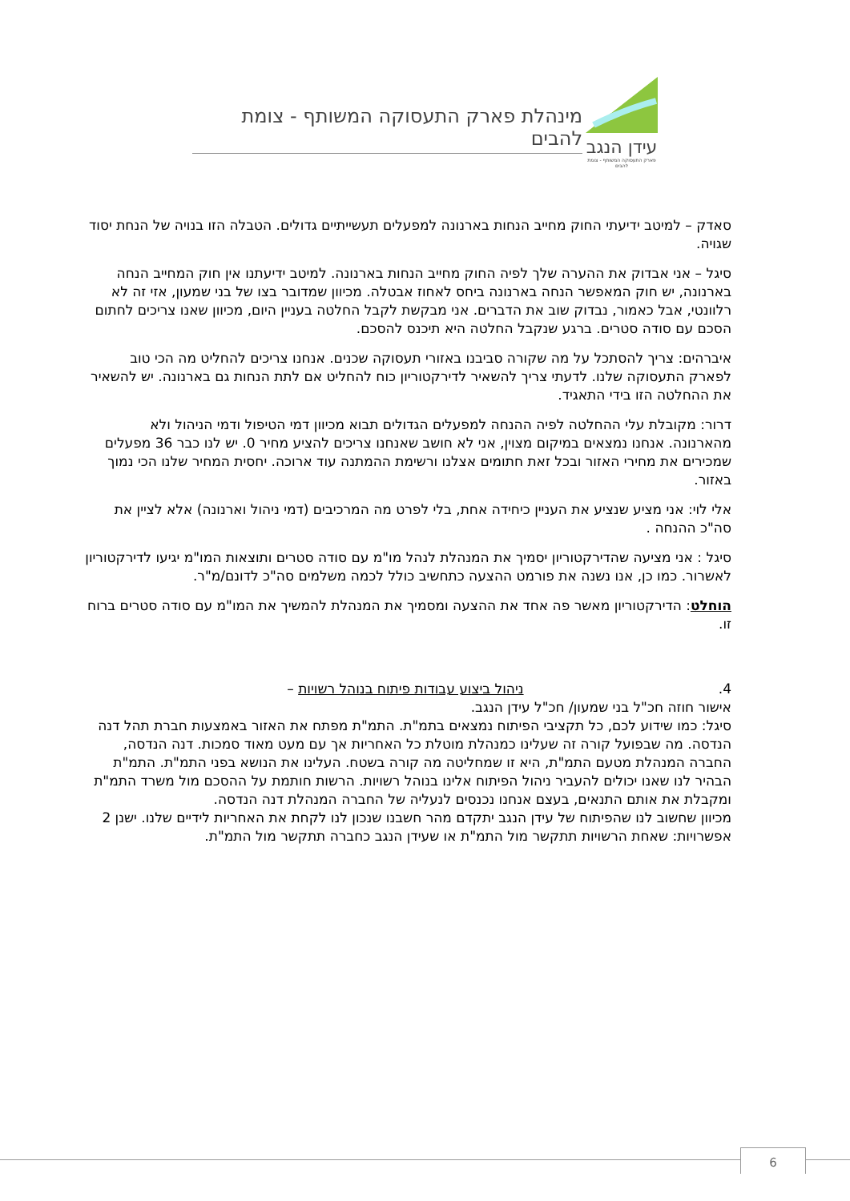עידן הנגב
פארק התעסוקה המשותף - צומת להבים
מינהלת פארק התעסוקה המשותף - צומת להבים
סאדק – למיטב ידיעתי החוק מחייב הנחות בארנונה למפעלים תעשייתיים גדולים. הטבלה הזו בנויה של הנחת יסוד שגויה.
סיגל – אני אבדוק את ההערה שלך לפיה החוק מחייב הנחות בארנונה. למיטב ידיעתנו אין חוק המחייב הנחה בארנונה, יש חוק המאפשר הנחה בארנונה ביחס לאחוז אבטלה. מכיוון שמדובר בצו של בני שמעון, אזי זה לא רלוונטי, אבל כאמור, נבדוק שוב את הדברים. אני מבקשת לקבל החלטה בעניין היום, מכיוון שאנו צריכים לחתום הסכם עם סודה סטרים. ברגע שנקבל החלטה היא תיכנס להסכם.
איברהים: צריך להסתכל על מה שקורה סביבנו באזורי תעסוקה שכנים. אנחנו צריכים להחליט מה הכי טוב לפארק התעסוקה שלנו. לדעתי צריך להשאיר לדירקטוריון כוח להחליט אם לתת הנחות גם בארנונה. יש להשאיר את ההחלטה הזו בידי התאגיד.
דרור: מקובלת עלי ההחלטה לפיה ההנחה למפעלים הגדולים תבוא מכיוון דמי הטיפול ודמי הניהול ולא מהארנונה. אנחנו נמצאים במיקום מצוין, אני לא חושב שאנחנו צריכים להציע מחיר 0. יש לנו כבר 36 מפעלים שמכירים את מחירי האזור ובכל זאת חתומים אצלנו ורשימת ההמתנה עוד ארוכה. יחסית המחיר שלנו הכי נמוך באזור.
אלי לוי: אני מציע שנציע את העניין כיחידה אחת, בלי לפרט מה המרכיבים (דמי ניהול וארנונה) אלא לציין את סה"כ ההנחה .
סיגל : אני מציעה שהדירקטוריון יסמיך את המנהלת לנהל מו"מ עם סודה סטרים ותוצאות המו"מ יגיעו לדירקטוריון לאשרור. כמו כן, אנו נשנה את פורמט ההצעה כתחשיב כולל לכמה משלמים סה"כ לדונם/מ"ר.
הוחלט: הדירקטוריון מאשר פה אחד את ההצעה ומסמיך את המנהלת להמשיך את המו"מ עם סודה סטרים ברוח זו.
4. ניהול ביצוע עבודות פיתוח בנוהל רשויות –
אישור חוזה חכ"ל בני שמעון/ חכ"ל עידן הנגב.
סיגל: כמו שידוע לכם, כל תקציבי הפיתוח נמצאים בתמ"ת. התמ"ת מפתח את האזור באמצעות חברת תהל דנה הנדסה. מה שבפועל קורה זה שעלינו כמנהלת מוטלת כל האחריות אך עם מעט מאוד סמכות. דנה הנדסה, החברה המנהלת מטעם התמ"ת, היא זו שמחליטה מה קורה בשטח. העלינו את הנושא בפני התמ"ת. התמ"ת הבהיר לנו שאנו יכולים להעביר ניהול הפיתוח אלינו בנוהל רשויות. הרשות חותמת על ההסכם מול משרד התמ"ת ומקבלת את אותם התנאים, בעצם אנחנו נכנסים לנעליה של החברה המנהלת דנה הנדסה.
מכיוון שחשוב לנו שהפיתוח של עידן הנגב יתקדם מהר חשבנו שנכון לנו לקחת את האחריות לידיים שלנו. ישנן 2 אפשרויות: שאחת הרשויות תתקשר מול התמ"ת או שעידן הנגב כחברה תתקשר מול התמ"ת.
6